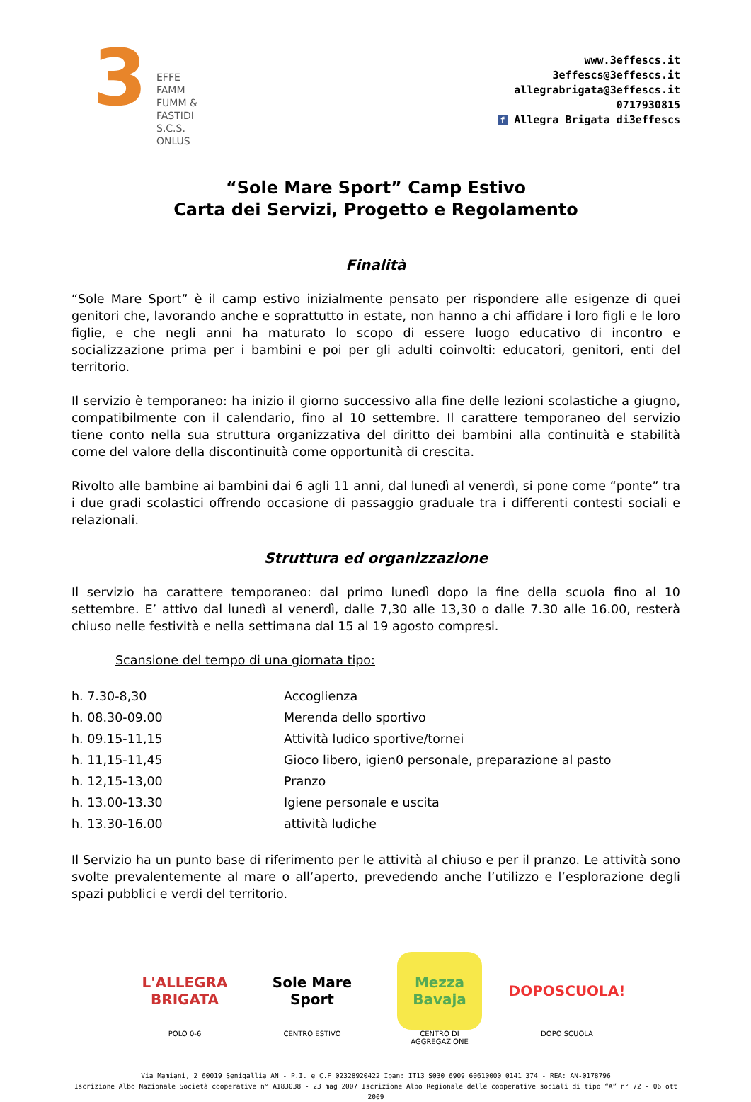3
EFFE
FAMM
FUMM &
FASTIDI
S.C.S. ONLUS
www.3effescs.it
3effescs@3effescs.it
allegrabrigata@3effescs.it
0717930815
f Allegra Brigata di3effescs
“Sole Mare Sport” Camp Estivo
Carta dei Servizi, Progetto e Regolamento
Finalità
“Sole Mare Sport” è il camp estivo inizialmente pensato per rispondere alle esigenze di quei genitori che, lavorando anche e soprattutto in estate, non hanno a chi affidare i loro figli e le loro figlie, e che negli anni ha maturato lo scopo di essere luogo educativo di incontro e socializzazione prima per i bambini e poi per gli adulti coinvolti: educatori, genitori, enti del territorio.
Il servizio è temporaneo: ha inizio il giorno successivo alla fine delle lezioni scolastiche a giugno, compatibilmente con il calendario, fino al 10 settembre. Il carattere temporaneo del servizio tiene conto nella sua struttura organizzativa del diritto dei bambini alla continuità e stabilità come del valore della discontinuità come opportunità di crescita.
Rivolto alle bambine ai bambini dai 6 agli 11 anni, dal lunedì al venerdì, si pone come “ponte” tra i due gradi scolastici offrendo occasione di passaggio graduale tra i differenti contesti sociali e relazionali.
Struttura ed organizzazione
Il servizio ha carattere temporaneo: dal primo lunedì dopo la fine della scuola fino al 10 settembre. E’ attivo dal lunedì al venerdì, dalle 7,30 alle 13,30 o dalle 7.30 alle 16.00, resterà chiuso nelle festività e nella settimana dal 15 al 19 agosto compresi.
Scansione del tempo di una giornata tipo:
| h. 7.30-8,30 | Accoglienza |
| h. 08.30-09.00 | Merenda dello sportivo |
| h. 09.15-11,15 | Attività ludico sportive/tornei |
| h. 11,15-11,45 | Gioco libero, igien0 personale, preparazione al pasto |
| h. 12,15-13,00 | Pranzo |
| h. 13.00-13.30 | Igiene personale e uscita |
| h. 13.30-16.00 | attività ludiche |
Il Servizio ha un punto base di riferimento per le attività al chiuso e per il pranzo. Le attività sono svolte prevalentemente al mare o all’aperto, prevedendo anche l’utilizzo e l’esplorazione degli spazi pubblici e verdi del territorio.
L'ALLEGRA BRIGATA
POLO 0-6
Sole Mare Sport
CENTRO ESTIVO
Mezza Bavaja
CENTRO DI
AGGREGAZIONE
DOPOSCUOLA!
DOPO SCUOLA
Via Mamiani, 2 60019 Senigallia AN - P.I. e C.F 02328920422 Iban: IT13 S030 6909 60610000 0141 374 - REA: AN-0178796
Iscrizione Albo Nazionale Società cooperative n° A183038 - 23 mag 2007 Iscrizione Albo Regionale delle cooperative sociali di tipo “A” n° 72 - 06 ott 2009